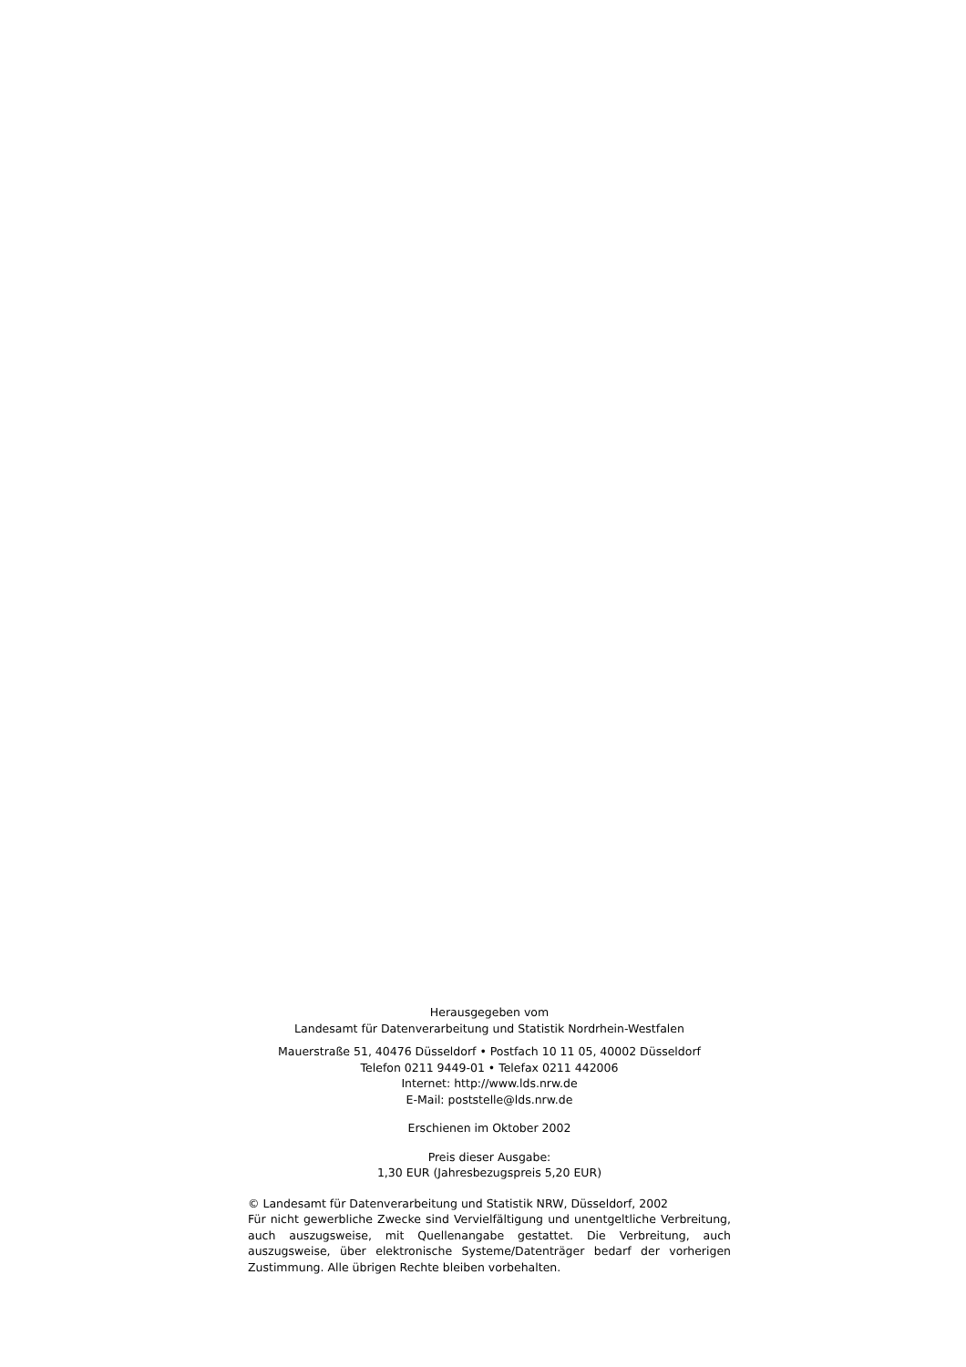Herausgegeben vom
Landesamt für Datenverarbeitung und Statistik Nordrhein-Westfalen
Mauerstraße 51, 40476 Düsseldorf • Postfach 10 11 05, 40002 Düsseldorf
Telefon 0211 9449-01 • Telefax 0211 442006
Internet: http://www.lds.nrw.de
E-Mail: poststelle@lds.nrw.de
Erschienen im Oktober 2002
Preis dieser Ausgabe:
1,30 EUR (Jahresbezugspreis 5,20 EUR)
© Landesamt für Datenverarbeitung und Statistik NRW, Düsseldorf, 2002
Für nicht gewerbliche Zwecke sind Vervielfältigung und unentgeltliche Verbreitung, auch auszugsweise, mit Quellenangabe gestattet. Die Verbreitung, auch auszugsweise, über elektronische Systeme/Datenträger bedarf der vorherigen Zustimmung. Alle übrigen Rechte bleiben vorbehalten.